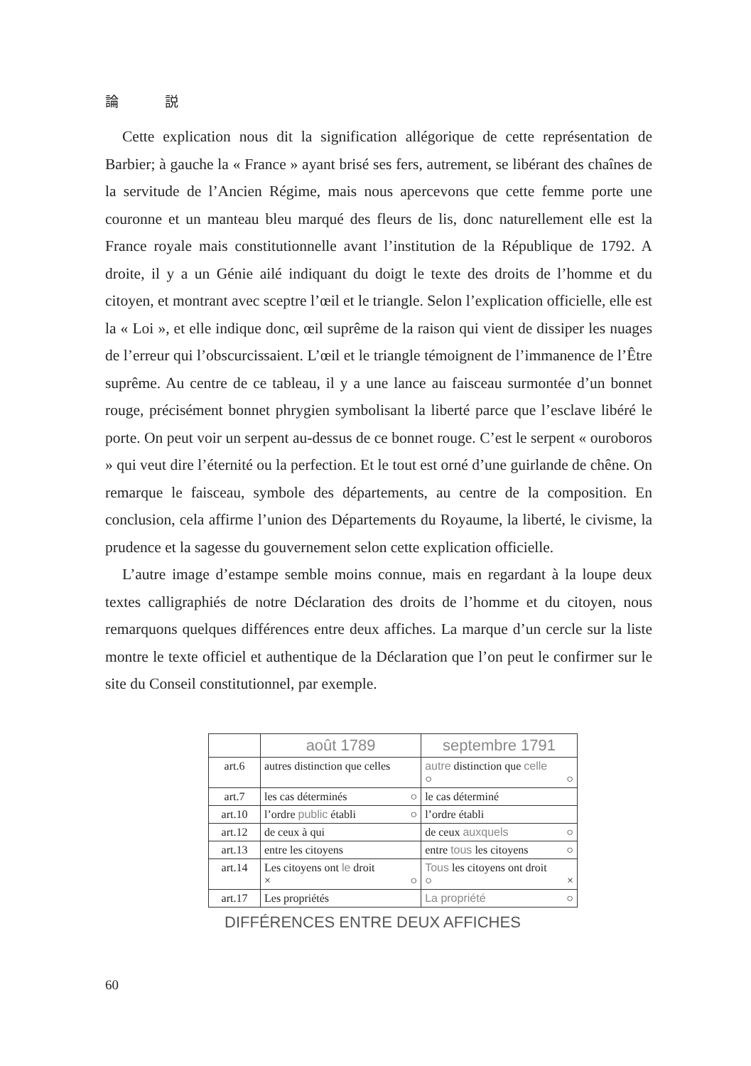論 説
Cette explication nous dit la signification allégorique de cette représentation de Barbier; à gauche la « France » ayant brisé ses fers, autrement, se libérant des chaînes de la servitude de l’Ancien Régime, mais nous apercevons que cette femme porte une couronne et un manteau bleu marqué des fleurs de lis, donc naturellement elle est la France royale mais constitutionnelle avant l’institution de la République de 1792. A droite, il y a un Génie ailé indiquant du doigt le texte des droits de l’homme et du citoyen, et montrant avec sceptre l’œil et le triangle. Selon l’explication officielle, elle est la « Loi », et elle indique donc, œil suprême de la raison qui vient de dissiper les nuages de l’erreur qui l’obscurcissaient. L’œil et le triangle témoignent de l’immanence de l’Être suprême. Au centre de ce tableau, il y a une lance au faisceau surmontée d’un bonnet rouge, précisément bonnet phrygien symbolisant la liberté parce que l’esclave libéré le porte. On peut voir un serpent au-dessus de ce bonnet rouge. C’est le serpent « ouroboros » qui veut dire l’éternité ou la perfection. Et le tout est orné d’une guirlande de chêne. On remarque le faisceau, symbole des départements, au centre de la composition. En conclusion, cela affirme l’union des Départements du Royaume, la liberté, le civisme, la prudence et la sagesse du gouvernement selon cette explication officielle.
L’autre image d’estampe semble moins connue, mais en regardant à la loupe deux textes calligraphiés de notre Déclaration des droits de l’homme et du citoyen, nous remarquons quelques différences entre deux affiches. La marque d’un cercle sur la liste montre le texte officiel et authentique de la Déclaration que l’on peut le confirmer sur le site du Conseil constitutionnel, par exemple.
| | août 1789 | septembre 1791 |
| --- | --- | --- |
| art.6 | autres distinction que celles | autre distinction que celle ○ ○ |
| art.7 | les cas déterminés ○ | le cas déterminé |
| art.10 | l’ordre public établi ○ | l’ordre établi |
| art.12 | de ceux à qui | de ceux auxquels ○ |
| art.13 | entre les citoyens | entre tous les citoyens ○ |
| art.14 | Les citoyens ont le droit × ○ | Tous les citoyens ont droit ○ × |
| art.17 | Les propriétés | La propriété ○ |
DIFFÉRENCES ENTRE DEUX AFFICHES
60